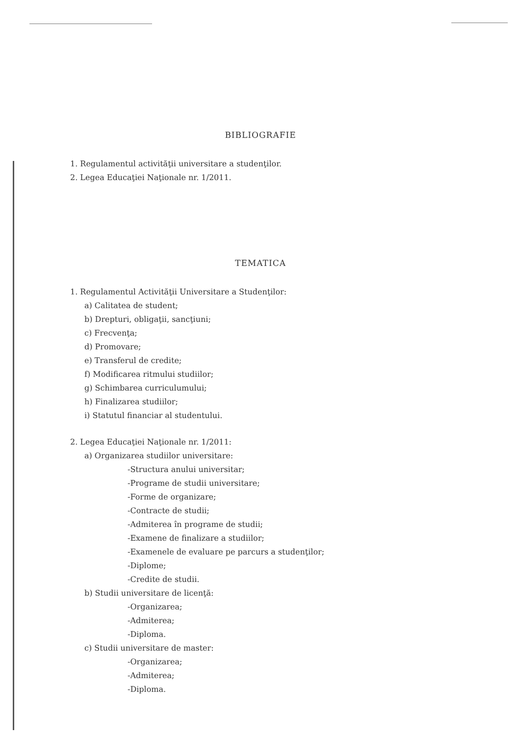BIBLIOGRAFIE
1. Regulamentul activităţii universitare a studenţilor.
2. Legea Educaţiei Naţionale nr. 1/2011.
TEMATICA
1. Regulamentul Activităţii Universitare a Studenţilor:
a) Calitatea de student;
b) Drepturi, obligaţii, sancţiuni;
c) Frecvenţa;
d) Promovare;
e) Transferul de credite;
f) Modificarea ritmului studiilor;
g) Schimbarea curriculumului;
h) Finalizarea studiilor;
i) Statutul financiar al studentului.
2. Legea Educaţiei Naţionale nr. 1/2011:
a) Organizarea studiilor universitare:
-Structura anului universitar;
-Programe de studii universitare;
-Forme de organizare;
-Contracte de studii;
-Admiterea în programe de studii;
-Examene de finalizare a studiilor;
-Examenele de evaluare pe parcurs a studenţilor;
-Diplome;
-Credite de studii.
b) Studii universitare de licenţă:
-Organizarea;
-Admiterea;
-Diploma.
c) Studii universitare de master:
-Organizarea;
-Admiterea;
-Diploma.